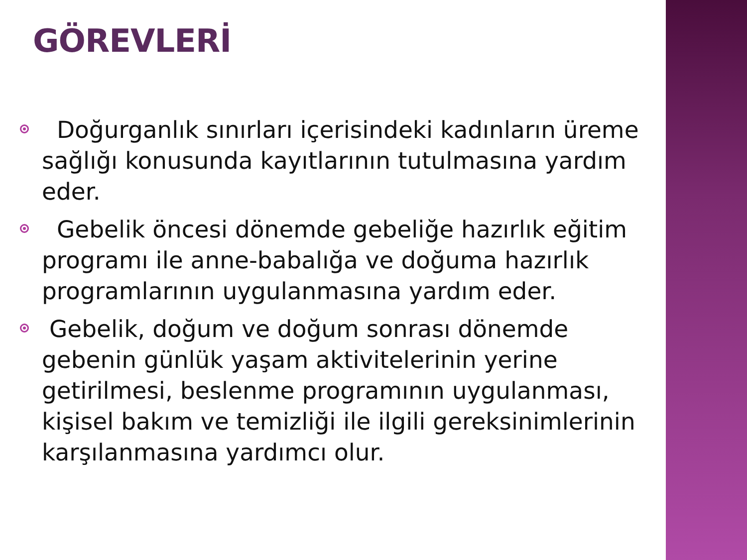GÖREVLERİ
Doğurganlık sınırları içerisindeki kadınların üreme sağlığı konusunda kayıtlarının tutulmasına yardım eder.
Gebelik öncesi dönemde gebeliğe hazırlık eğitim programı ile anne-babalığa ve doğuma hazırlık programlarının uygulanmasına yardım eder.
Gebelik, doğum ve doğum sonrası dönemde gebenin günlük yaşam aktivitelerinin yerine getirilmesi, beslenme programının uygulanması, kişisel bakım ve temizliği ile ilgili gereksinimlerinin karşılanmasına yardımcı olur.